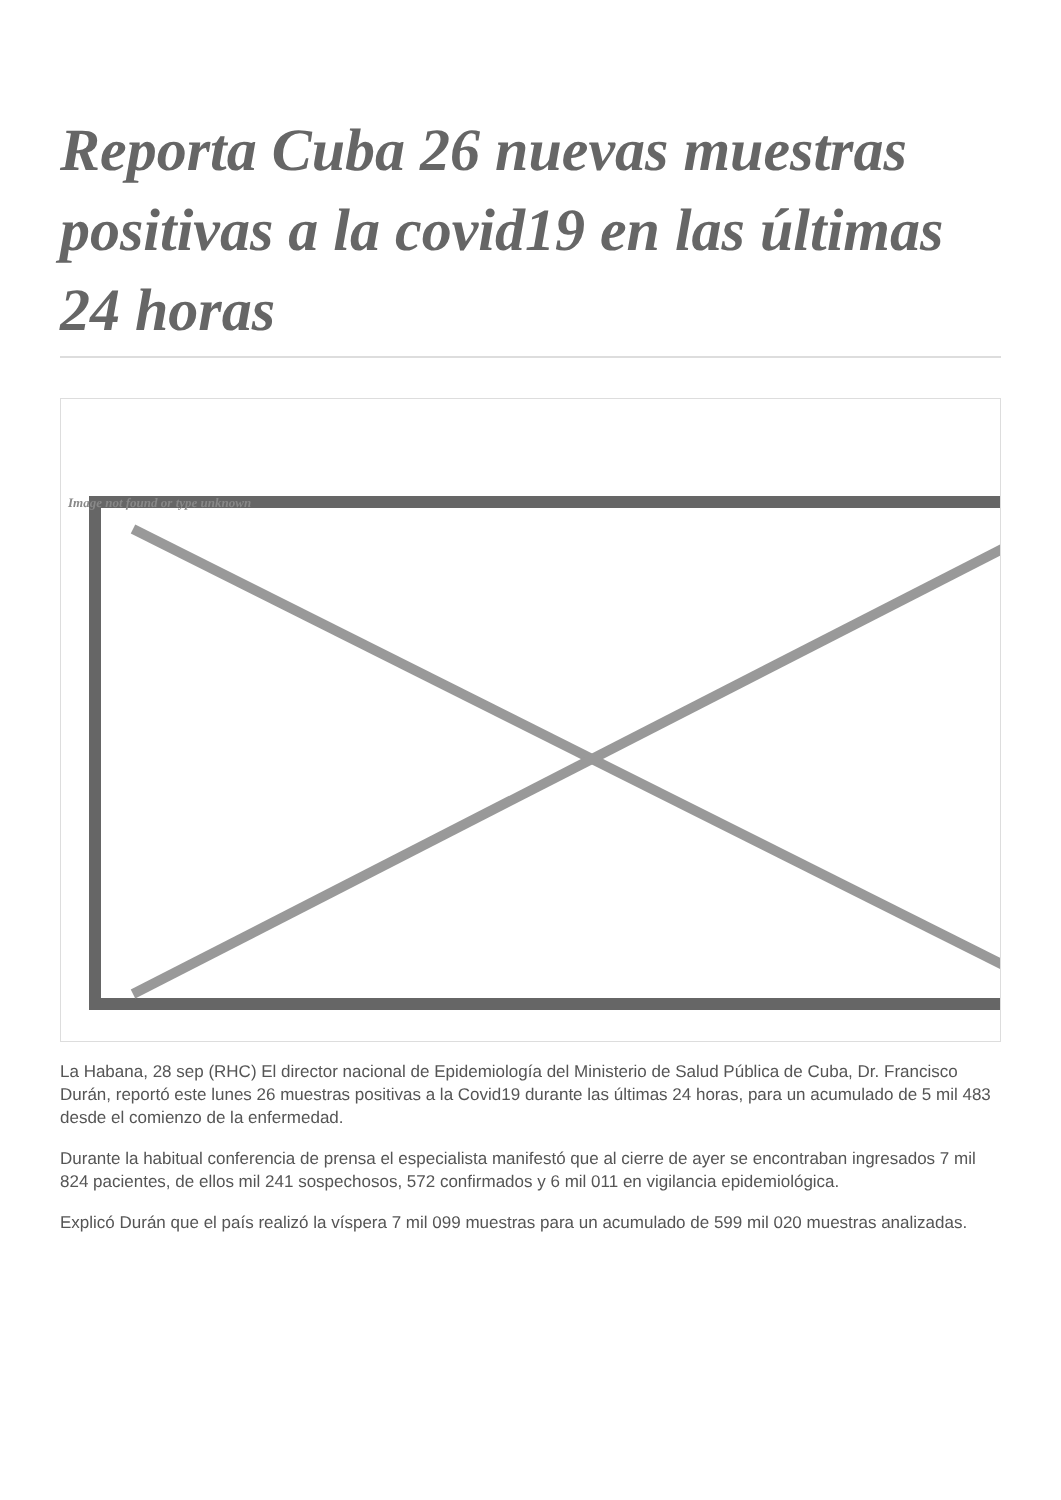Reporta Cuba 26 nuevas muestras positivas a la covid19 en las últimas 24 horas
Image not found or type unknown
La Habana, 28 sep (RHC) El director nacional de Epidemiología del Ministerio de Salud Pública de Cuba, Dr. Francisco Durán, reportó este lunes 26 muestras positivas a la Covid19 durante las últimas 24 horas, para un acumulado de 5 mil 483 desde el comienzo de la enfermedad.
Durante la habitual conferencia de prensa el especialista manifestó que al cierre de ayer se encontraban ingresados 7 mil 824 pacientes, de ellos mil 241 sospechosos, 572 confirmados y 6 mil 011 en vigilancia epidemiológica.
Explicó Durán que el país realizó la víspera 7 mil 099 muestras para un acumulado de 599 mil 020 muestras analizadas.